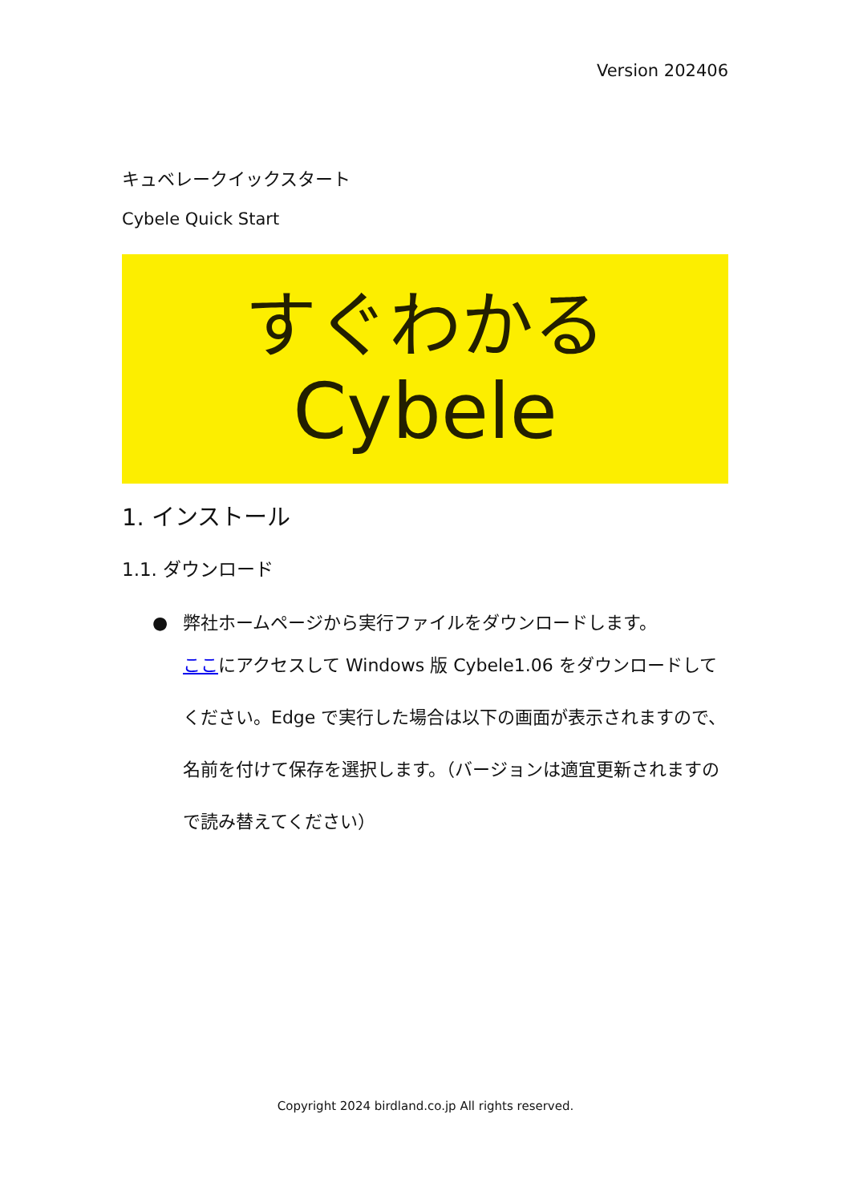Version 202406
キュベレークイックスタート
Cybele Quick Start
すぐわかる
Cybele
1. インストール
1.1. ダウンロード
● 弊社ホームページから実行ファイルをダウンロードします。
ここにアクセスして Windows 版 Cybele1.06 をダウンロードしてください。Edge で実行した場合は以下の画面が表示されますので、名前を付けて保存を選択します。（バージョンは適宜更新されますので読み替えてください）
Copyright 2024 birdland.co.jp All rights reserved.